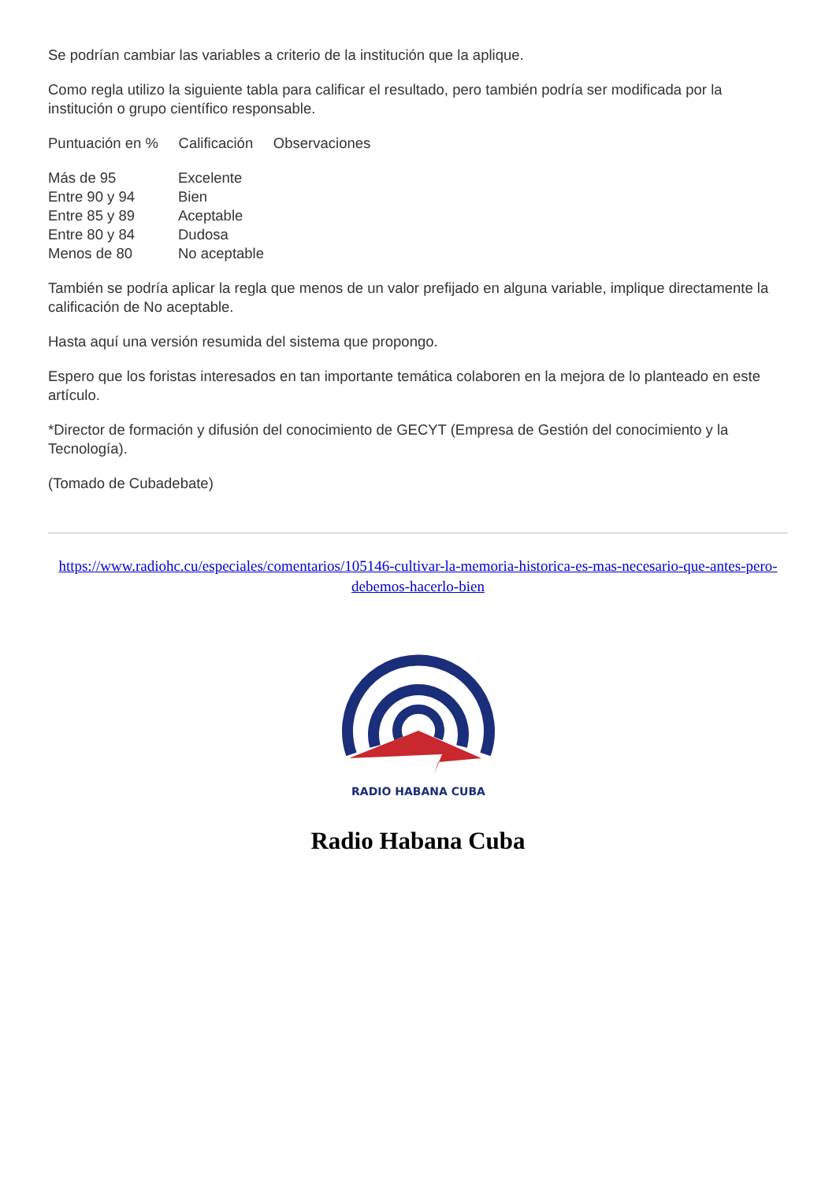Se podrían cambiar las variables a criterio de la institución que la aplique.
Como regla utilizo la siguiente tabla para calificar el resultado, pero también podría ser modificada por la institución o grupo científico responsable.
Puntuación en % Calificación Observaciones
Más de 95 Excelente
Entre 90 y 94 Bien
Entre 85 y 89 Aceptable
Entre 80 y 84 Dudosa
Menos de 80 No aceptable
También se podría aplicar la regla que menos de un valor prefijado en alguna variable, implique directamente la calificación de No aceptable.
Hasta aquí una versión resumida del sistema que propongo.
Espero que los foristas interesados en tan importante temática colaboren en la mejora de lo planteado en este artículo.
*Director de formación y difusión del conocimiento de GECYT (Empresa de Gestión del conocimiento y la Tecnología).
(Tomado de Cubadebate)
https://www.radiohc.cu/especiales/comentarios/105146-cultivar-la-memoria-historica-es-mas-necesario-que-antes-pero-debemos-hacerlo-bien
RADIO HABANA CUBA
Radio Habana Cuba